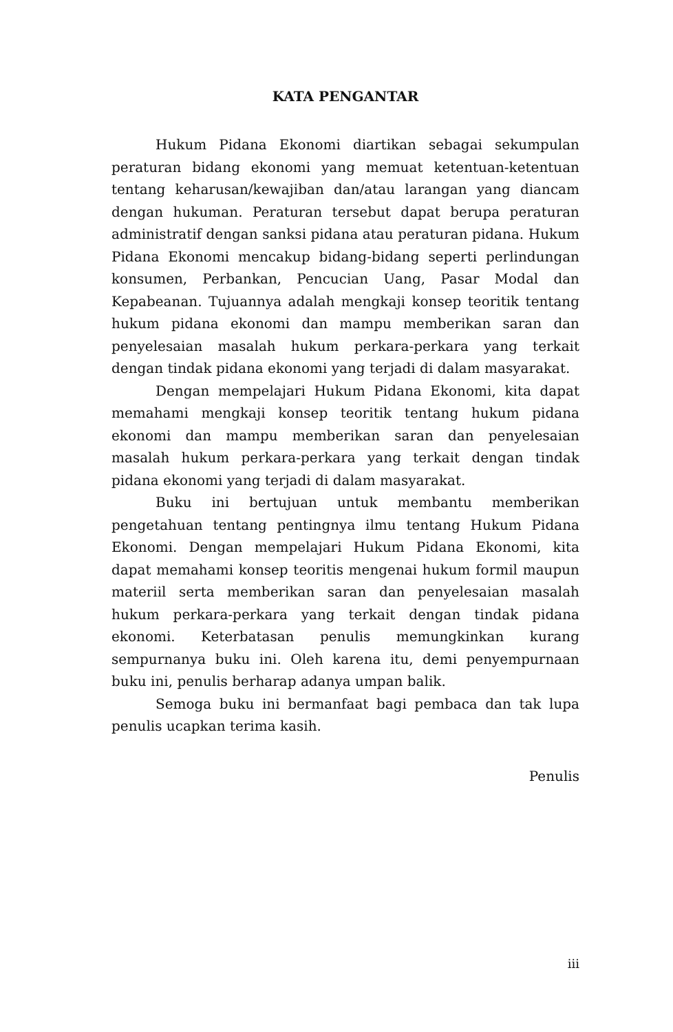KATA PENGANTAR
Hukum Pidana Ekonomi diartikan sebagai sekumpulan peraturan bidang ekonomi yang memuat ketentuan-ketentuan tentang keharusan/kewajiban dan/atau larangan yang diancam dengan hukuman. Peraturan tersebut dapat berupa peraturan administratif dengan sanksi pidana atau peraturan pidana. Hukum Pidana Ekonomi mencakup bidang-bidang seperti perlindungan konsumen, Perbankan, Pencucian Uang, Pasar Modal dan Kepabeanan. Tujuannya adalah mengkaji konsep teoritik tentang hukum pidana ekonomi dan mampu memberikan saran dan penyelesaian masalah hukum perkara-perkara yang terkait dengan tindak pidana ekonomi yang terjadi di dalam masyarakat.
Dengan mempelajari Hukum Pidana Ekonomi, kita dapat memahami mengkaji konsep teoritik tentang hukum pidana ekonomi dan mampu memberikan saran dan penyelesaian masalah hukum perkara-perkara yang terkait dengan tindak pidana ekonomi yang terjadi di dalam masyarakat.
Buku ini bertujuan untuk membantu memberikan pengetahuan tentang pentingnya ilmu tentang Hukum Pidana Ekonomi. Dengan mempelajari Hukum Pidana Ekonomi, kita dapat memahami konsep teoritis mengenai hukum formil maupun materiil serta memberikan saran dan penyelesaian masalah hukum perkara-perkara yang terkait dengan tindak pidana ekonomi. Keterbatasan penulis memungkinkan kurang sempurnanya buku ini. Oleh karena itu, demi penyempurnaan buku ini, penulis berharap adanya umpan balik.
Semoga buku ini bermanfaat bagi pembaca dan tak lupa penulis ucapkan terima kasih.
Penulis
iii